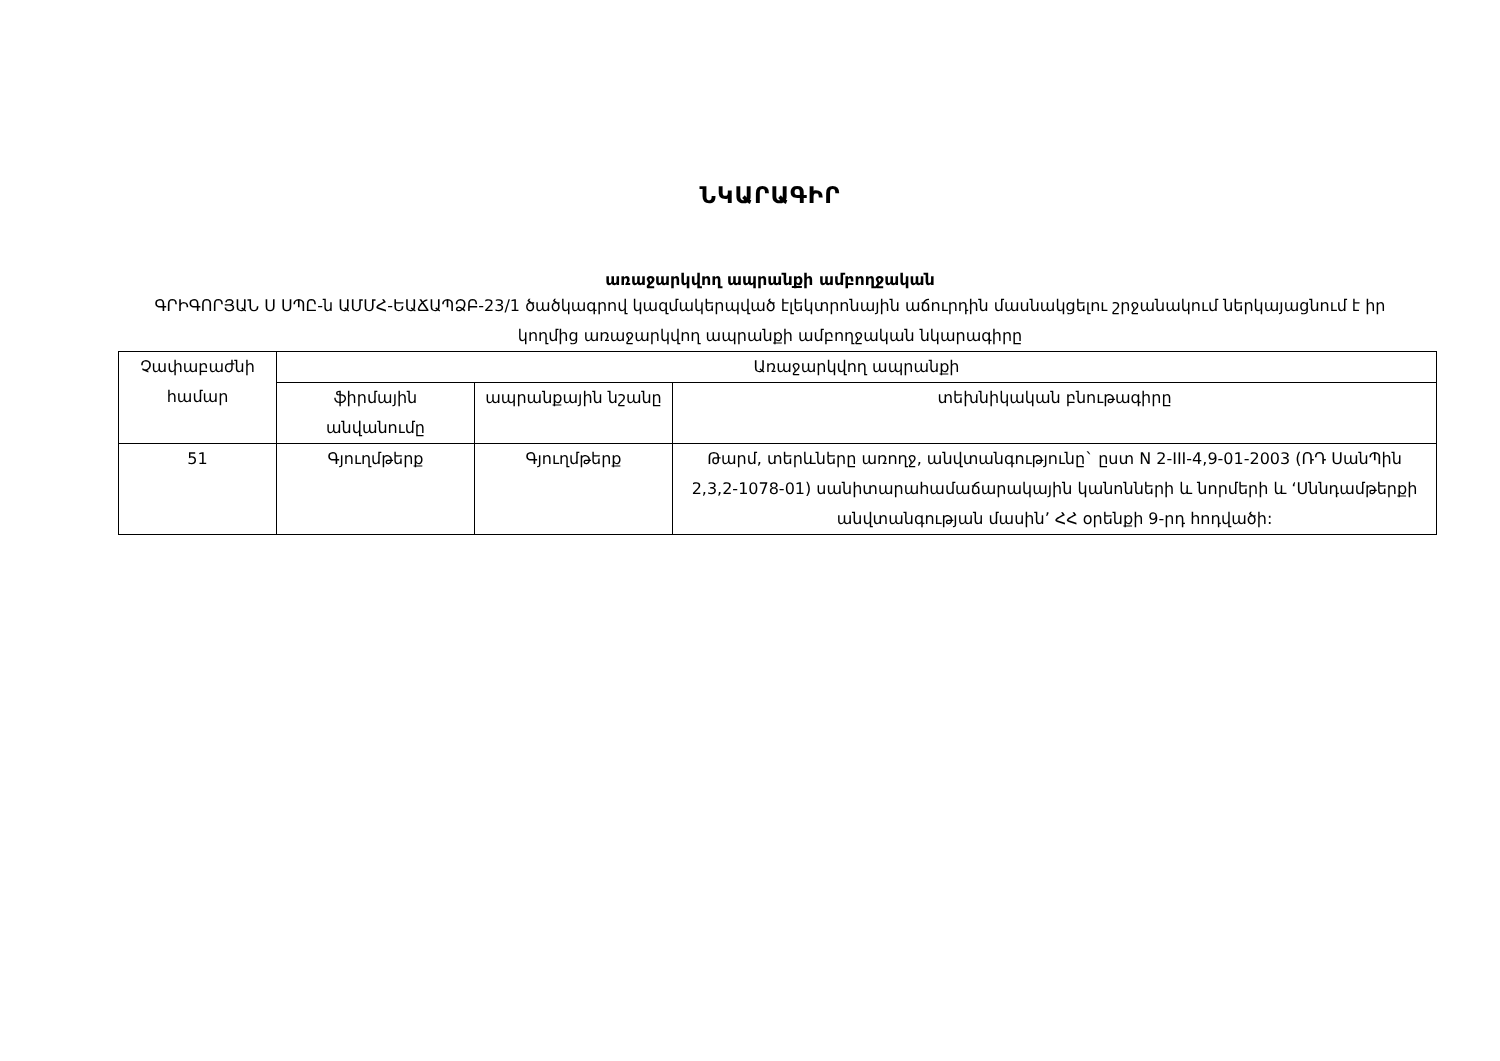ՆԿԱՐԱԳԻՐ
առաջարկվող ապրանքի ամբողջական
ԳՐԻԳՈՐՅԱՆ Ս ՍՊԸ-ն ԱՄՄՀ-ԵԱՃԱՊՁԲ-23/1 ծածկագրով կազմակերպված էլեկտրոնային աճուրդին մասնակցելու շրջանակում ներկայացնում է իր կողմից առաջարկվող ապրանքի ամբողջական նկարագիրը
| Չափաբաժնի համար | Առաջարկվող ապրանքի | | |
| --- | --- | --- | --- |
| | ֆիրմային անվանումը | ապրանքային նշանը | տեխնիկական բնութագիրը |
| 51 | Գյուղմթերք | Գյուղմթերք | Թարմ, տերևները առողջ, անվտանգությունը` ըստ N 2-III-4,9-01-2003 (ՌԴ ՍանՊին 2,3,2-1078-01) սանիտարահամաճարակային կանոնների և նորմերի և ‘Սննդամթերքի անվտանգության մասին’ ՀՀ օրենքի 9-րդ հոդվածի: |